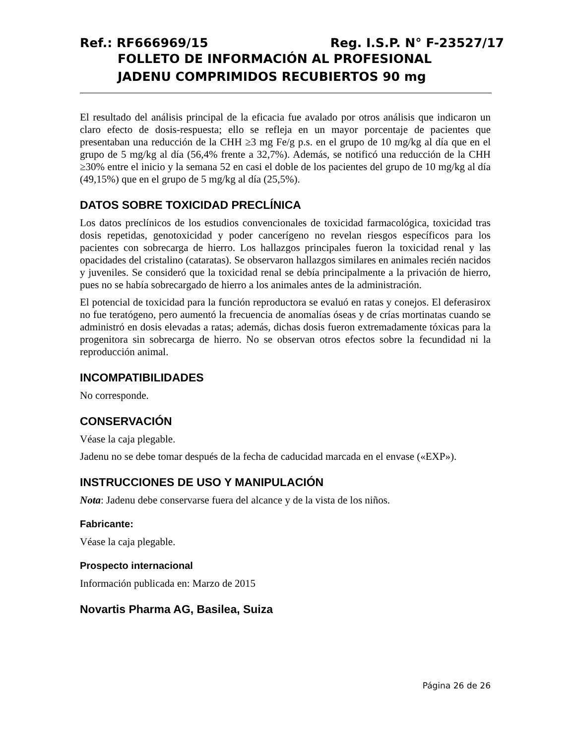Ref.: RF666969/15 Reg. I.S.P. N° F-23527/17
FOLLETO DE INFORMACIÓN AL PROFESIONAL
JADENU COMPRIMIDOS RECUBIERTOS 90 mg
El resultado del análisis principal de la eficacia fue avalado por otros análisis que indicaron un claro efecto de dosis-respuesta; ello se refleja en un mayor porcentaje de pacientes que presentaban una reducción de la CHH ≥3 mg Fe/g p.s. en el grupo de 10 mg/kg al día que en el grupo de 5 mg/kg al día (56,4% frente a 32,7%). Además, se notificó una reducción de la CHH ≥30% entre el inicio y la semana 52 en casi el doble de los pacientes del grupo de 10 mg/kg al día (49,15%) que en el grupo de 5 mg/kg al día (25,5%).
DATOS SOBRE TOXICIDAD PRECLÍNICA
Los datos preclínicos de los estudios convencionales de toxicidad farmacológica, toxicidad tras dosis repetidas, genotoxicidad y poder cancerígeno no revelan riesgos específicos para los pacientes con sobrecarga de hierro. Los hallazgos principales fueron la toxicidad renal y las opacidades del cristalino (cataratas). Se observaron hallazgos similares en animales recién nacidos y juveniles. Se consideró que la toxicidad renal se debía principalmente a la privación de hierro, pues no se había sobrecargado de hierro a los animales antes de la administración.
El potencial de toxicidad para la función reproductora se evaluó en ratas y conejos. El deferasirox no fue teratógeno, pero aumentó la frecuencia de anomalías óseas y de crías mortinatas cuando se administró en dosis elevadas a ratas; además, dichas dosis fueron extremadamente tóxicas para la progenitora sin sobrecarga de hierro. No se observan otros efectos sobre la fecundidad ni la reproducción animal.
INCOMPATIBILIDADES
No corresponde.
CONSERVACIÓN
Véase la caja plegable.
Jadenu no se debe tomar después de la fecha de caducidad marcada en el envase («EXP»).
INSTRUCCIONES DE USO Y MANIPULACIÓN
Nota: Jadenu debe conservarse fuera del alcance y de la vista de los niños.
Fabricante:
Véase la caja plegable.
Prospecto internacional
Información publicada en: Marzo de 2015
Novartis Pharma AG, Basilea, Suiza
Página 26 de 26